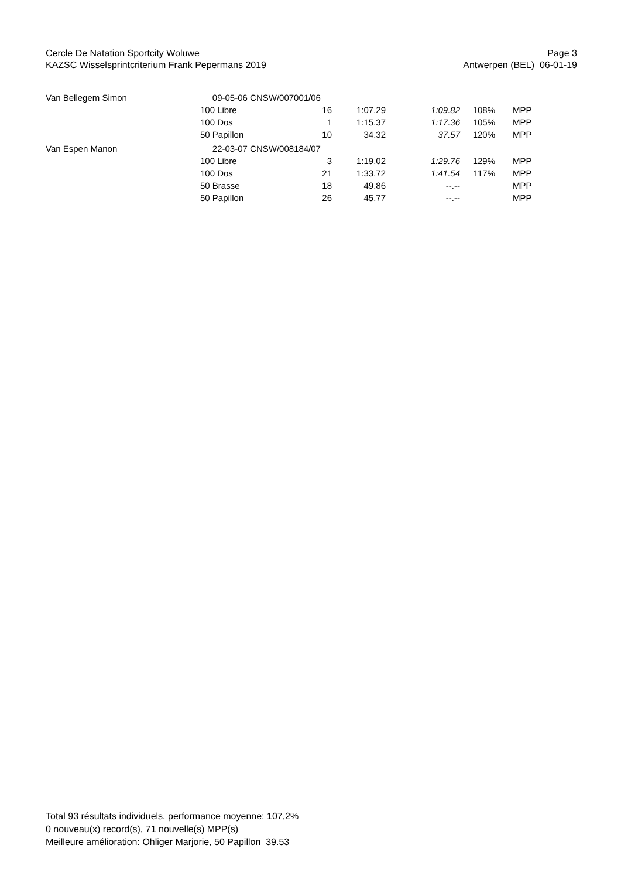Cercle De Natation Sportcity Woluwe
KAZSC Wisselsprintcriterium Frank Pepermans 2019
Page 3
Antwerpen (BEL) 06-01-19
| Van Bellegem Simon | 09-05-06 CNSW/007001/06 | | | | | | |
| | 100 Libre | 16 | 1:07.29 | 1:09.82 | 108% | | MPP |
| | 100 Dos | 1 | 1:15.37 | 1:17.36 | 105% | | MPP |
| | 50 Papillon | 10 | 34.32 | 37.57 | 120% | | MPP |
| Van Espen Manon | 22-03-07 CNSW/008184/07 | | | | | | |
| | 100 Libre | 3 | 1:19.02 | 1:29.76 | 129% | | MPP |
| | 100 Dos | 21 | 1:33.72 | 1:41.54 | 117% | | MPP |
| | 50 Brasse | 18 | 49.86 | --.-- | | | MPP |
| | 50 Papillon | 26 | 45.77 | --.-- | | | MPP |
Total 93 résultats individuels, performance moyenne: 107,2%
0 nouveau(x) record(s), 71 nouvelle(s) MPP(s)
Meilleure amélioration: Ohliger Marjorie, 50 Papillon 39.53